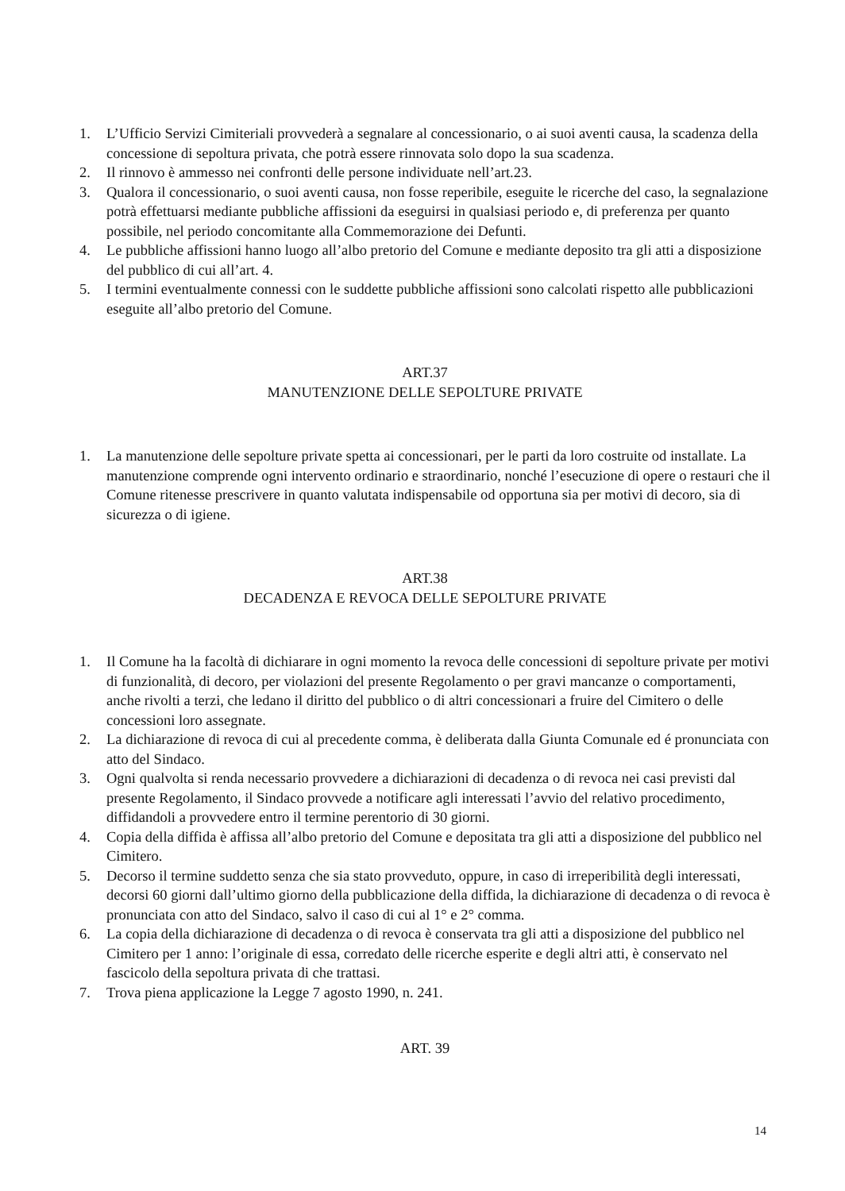1. L’Ufficio Servizi Cimiteriali provvederà a segnalare al concessionario, o ai suoi aventi causa, la scadenza della concessione di sepoltura privata, che potrà essere rinnovata solo dopo la sua scadenza.
2. Il rinnovo è ammesso nei confronti delle persone individuate nell’art.23.
3. Qualora il concessionario, o suoi aventi causa, non fosse reperibile, eseguite le ricerche del caso, la segnalazione potrà effettuarsi mediante pubbliche affissioni da eseguirsi in qualsiasi periodo e, di preferenza per quanto possibile, nel periodo concomitante alla Commemorazione dei Defunti.
4. Le pubbliche affissioni hanno luogo all’albo pretorio del Comune e mediante deposito tra gli atti a disposizione del pubblico di cui all’art. 4.
5. I termini eventualmente connessi con le suddette pubbliche affissioni sono calcolati rispetto alle pubblicazioni eseguite all’albo pretorio del Comune.
ART.37
MANUTENZIONE DELLE SEPOLTURE PRIVATE
1. La manutenzione delle sepolture private spetta ai concessionari, per le parti da loro costruite od installate. La manutenzione comprende ogni intervento ordinario e straordinario, nonché l’esecuzione di opere o restauri che il Comune ritenesse prescrivere in quanto valutata indispensabile od opportuna sia per motivi di decoro, sia di sicurezza o di igiene.
ART.38
DECADENZA E REVOCA DELLE SEPOLTURE PRIVATE
1. Il Comune ha la facoltà di dichiarare in ogni momento la revoca delle concessioni di sepolture private per motivi di funzionalità, di decoro, per violazioni del presente Regolamento o per gravi mancanze o comportamenti, anche rivolti a terzi, che ledano il diritto del pubblico o di altri concessionari a fruire del Cimitero o delle concessioni loro assegnate.
2. La dichiarazione di revoca di cui al precedente comma, è deliberata dalla Giunta Comunale ed é pronunciata con atto del Sindaco.
3. Ogni qualvolta si renda necessario provvedere a dichiarazioni di decadenza o di revoca nei casi previsti dal presente Regolamento, il Sindaco provvede a notificare agli interessati l’avvio del relativo procedimento, diffidandoli a provvedere entro il termine perentorio di 30 giorni.
4. Copia della diffida è affissa all’albo pretorio del Comune e depositata tra gli atti a disposizione del pubblico nel Cimitero.
5. Decorso il termine suddetto senza che sia stato provveduto, oppure, in caso di irreperibilità degli interessati, decorsi 60 giorni dall’ultimo giorno della pubblicazione della diffida, la dichiarazione di decadenza o di revoca è pronunciata con atto del Sindaco, salvo il caso di cui al 1° e 2° comma.
6. La copia della dichiarazione di decadenza o di revoca è conservata tra gli atti a disposizione del pubblico nel Cimitero per 1 anno: l’originale di essa, corredato delle ricerche esperite e degli altri atti, è conservato nel fascicolo della sepoltura privata di che trattasi.
7. Trova piena applicazione la Legge 7 agosto 1990, n. 241.
ART. 39
14